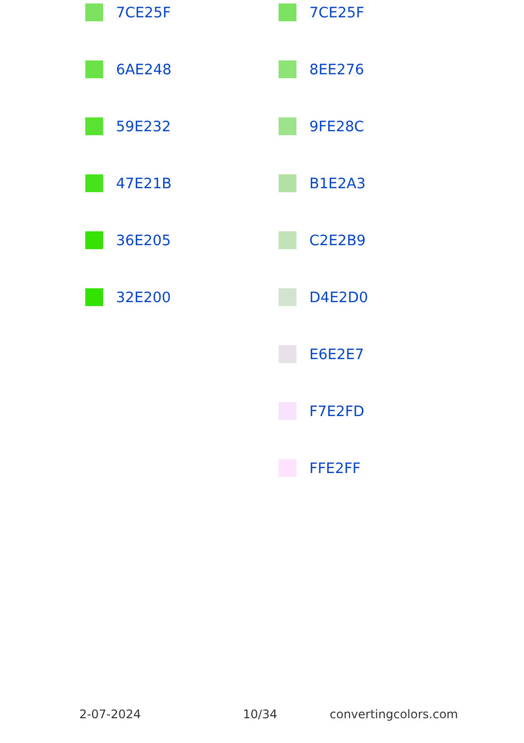7CE25F
6AE248
59E232
47E21B
36E205
32E200
7CE25F
8EE276
9FE28C
B1E2A3
C2E2B9
D4E2D0
E6E2E7
F7E2FD
FFE2FF
2-07-2024 10/34 convertingcolors.com